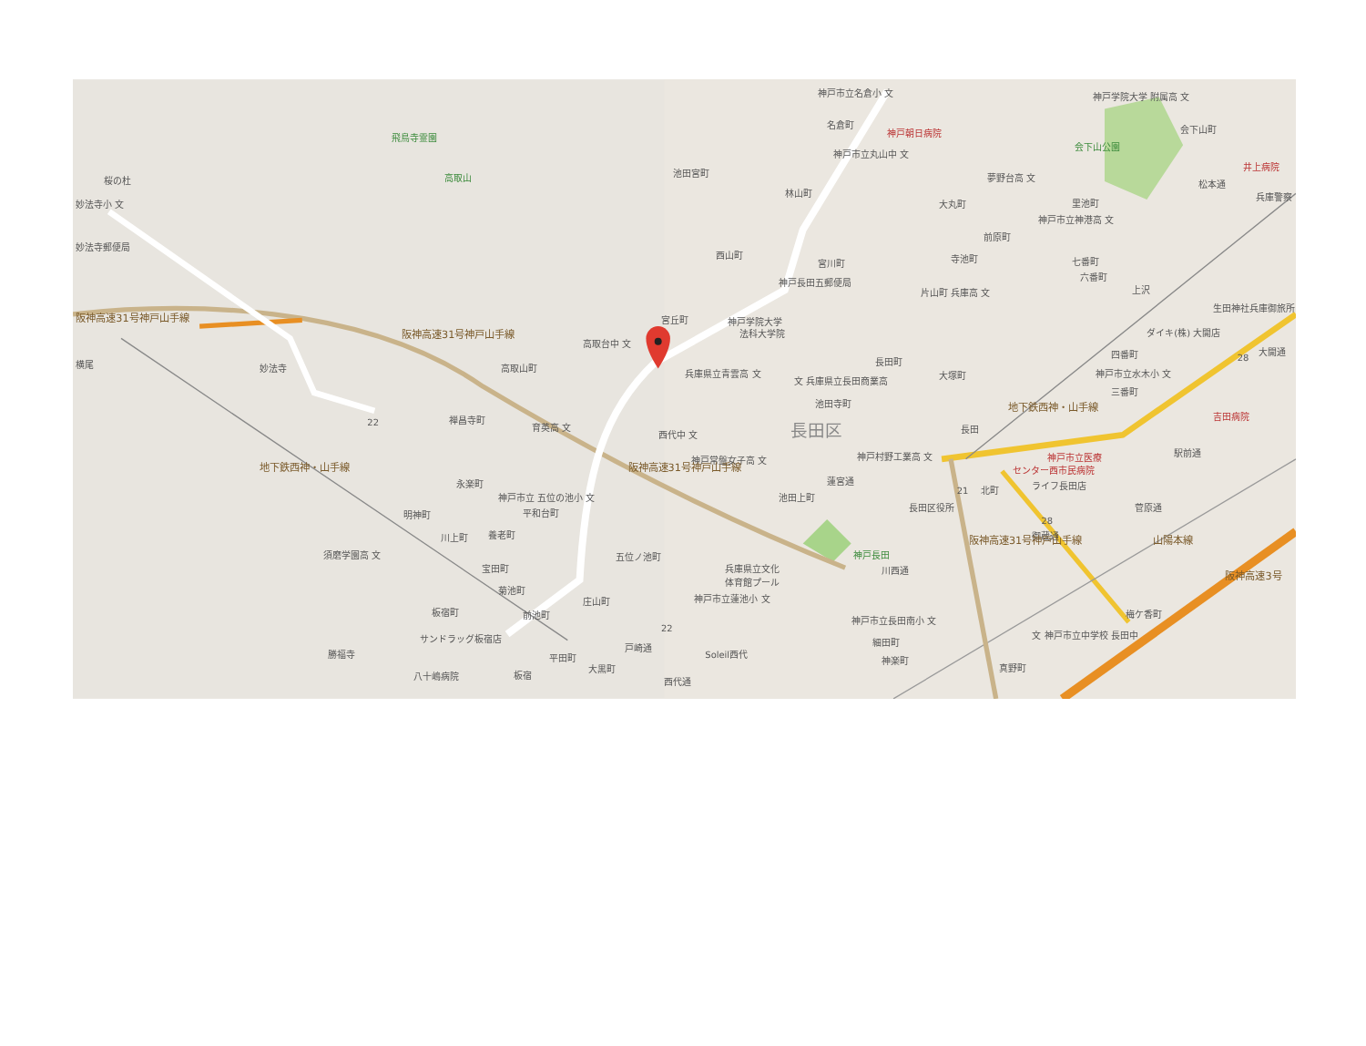神戸市立名倉小 文
神戸学院大学 附属高 文
名倉町
神戸朝日病院
会下山町
飛鳥寺霊園
会下山公園
神戸市立丸山中 文
井上病院
池田宮町
高取山
夢野台高 文
桜の杜
松本通
林山町
兵庫警察
妙法寺小 文
大丸町
里池町
神戸市立神港高 文
前原町
妙法寺郵便局
西山町
寺池町
七番町
宮川町
六番町
神戸長田五郵便局
片山町 兵庫高 文
上沢
生田神社兵庫御旅所
宮丘町
神戸学院大学
法科大学院
ダイキ(株) 大開店
阪神高速31号神戸山手線
高取台中 文
四番町
大開通
長田町
横尾
妙法寺
高取山町
阪神高速31号神戸山手線
兵庫県立青雲高 文
文 兵庫県立長田商業高
大塚町
神戸市立水木小 文
三番町
地下鉄西神・山手線
池田寺町
吉田病院
禅昌寺町
育英高 文
長田区
西代中 文
長田
神戸村野工業高 文
神戸市立医療
センター西市民病院
駅前通
神戸常盤女子高 文
地下鉄西神・山手線
蓮宮通
阪神高速31号神戸山手線
ライフ長田店
永楽町
北町
神戸市立 五位の池小 文
池田上町
長田区役所
菅原通
平和台町
明神町
養老町
川上町
御蔵通
山陽本線
須磨学園高 文
五位ノ池町
神戸長田
兵庫県立文化
体育館プール
宝田町
川西通
阪神高速31号神戸山手線
阪神高速3号
菊池町
神戸市立蓮池小 文
庄山町
板宿町
前池町
梅ケ香町
神戸市立長田南小 文
文 神戸市立中学校 長田中
サンドラッグ板宿店
細田町
戸崎通
Soleil西代
勝福寺
平田町
神楽町
大黒町
真野町
八十嶋病院
板宿
西代通
22
22
21
28
28